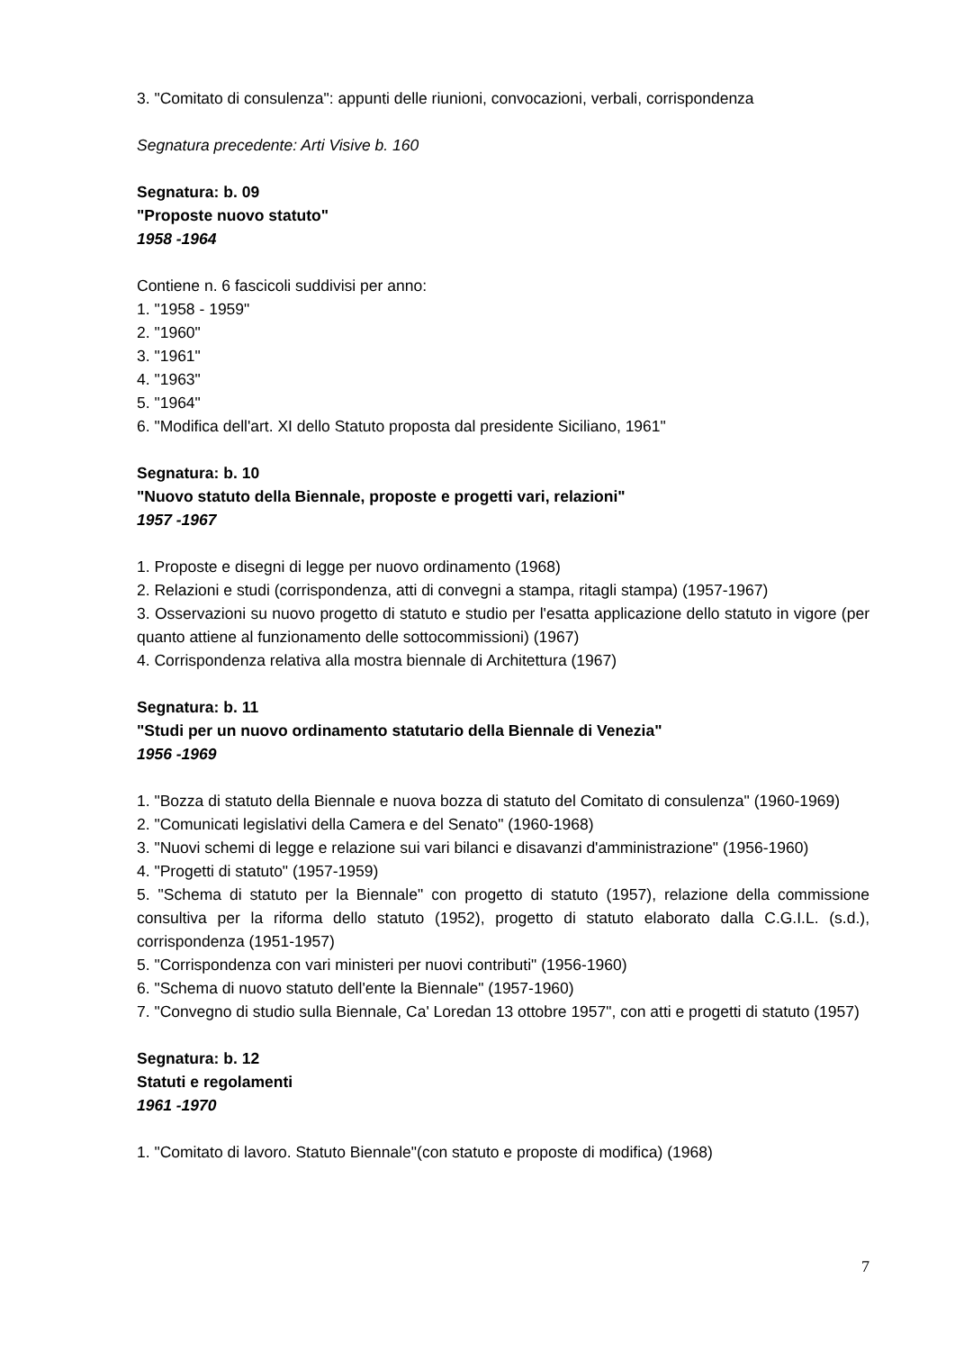3. "Comitato di consulenza": appunti delle riunioni, convocazioni, verbali, corrispondenza
Segnatura precedente: Arti Visive b. 160
Segnatura: b. 09
"Proposte nuovo statuto"
1958 -1964
Contiene n. 6 fascicoli suddivisi per anno:
1. "1958 - 1959"
2. "1960"
3. "1961"
4. "1963"
5. "1964"
6. "Modifica dell'art. XI dello Statuto proposta dal presidente Siciliano, 1961"
Segnatura: b. 10
"Nuovo statuto della Biennale, proposte e progetti vari, relazioni"
1957 -1967
1. Proposte e disegni di legge per nuovo ordinamento (1968)
2. Relazioni e studi (corrispondenza, atti di convegni a stampa, ritagli stampa) (1957-1967)
3. Osservazioni su nuovo progetto di statuto e studio per l'esatta applicazione dello statuto in vigore (per quanto attiene al funzionamento delle sottocommissioni) (1967)
4. Corrispondenza relativa alla mostra biennale di Architettura (1967)
Segnatura: b. 11
"Studi per un nuovo ordinamento statutario della Biennale di Venezia"
1956 -1969
1. "Bozza di statuto della Biennale e nuova bozza di statuto del Comitato di consulenza" (1960-1969)
2. "Comunicati legislativi della Camera e del Senato" (1960-1968)
3. "Nuovi schemi di legge e relazione sui vari bilanci e disavanzi d'amministrazione" (1956-1960)
4. "Progetti di statuto" (1957-1959)
5. "Schema di statuto per la Biennale" con progetto di statuto (1957), relazione della commissione consultiva per la riforma dello statuto (1952), progetto di statuto elaborato dalla C.G.I.L. (s.d.), corrispondenza (1951-1957)
5. "Corrispondenza con vari ministeri per nuovi contributi" (1956-1960)
6. "Schema di nuovo statuto dell'ente la Biennale" (1957-1960)
7. "Convegno di studio sulla Biennale, Ca' Loredan 13 ottobre 1957", con atti e progetti di statuto (1957)
Segnatura: b. 12
Statuti e regolamenti
1961 -1970
1. "Comitato di lavoro. Statuto Biennale"(con statuto e proposte di modifica) (1968)
7